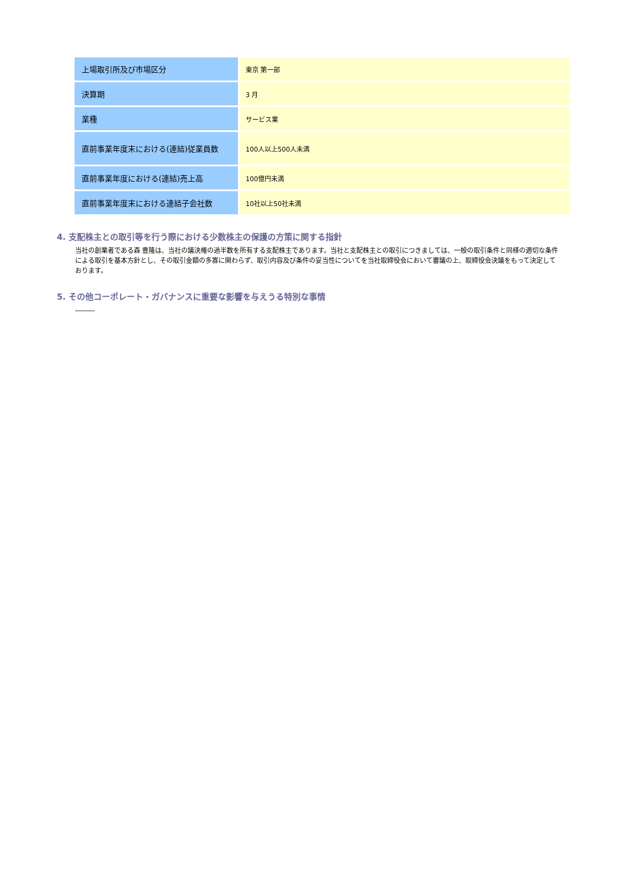| 上場取引所及び市場区分 | 東京 第一部 |
| 決算期 | 3 月 |
| 業種 | サービス業 |
| 直前事業年度末における(連結)従業員数 | 100人以上500人未満 |
| 直前事業年度における(連結)売上高 | 100億円未満 |
| 直前事業年度末における連結子会社数 | 10社以上50社未満 |
4. 支配株主との取引等を行う際における少数株主の保護の方策に関する指針
当社の創業者である森 豊隆は、当社の議決権の過半数を所有する支配株主であります。当社と支配株主との取引につきましては、一般の取引条件と同様の適切な条件による取引を基本方針とし、その取引金額の多寡に関わらず、取引内容及び条件の妥当性についてを当社取締役会において審議の上、取締役会決議をもって決定しております。
5. その他コーポレート・ガバナンスに重要な影響を与えうる特別な事情
―――